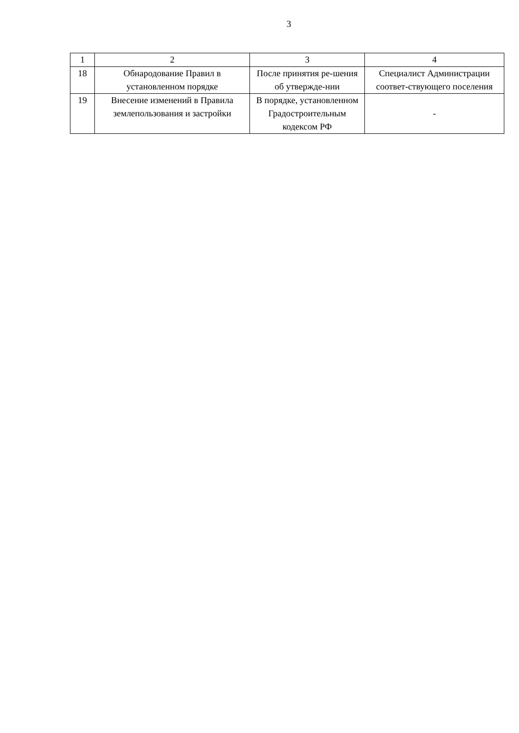3
| 1 | 2 | 3 | 4 |
| 18 | Обнародование Правил в установленном порядке | После принятия ре-шения об утвержде-нии | Специалист Администрации соответ-ствующего поселения |
| 19 | Внесение изменений в Правила землепользования и застройки | В порядке, установленном Градостроительным кодексом РФ | - |